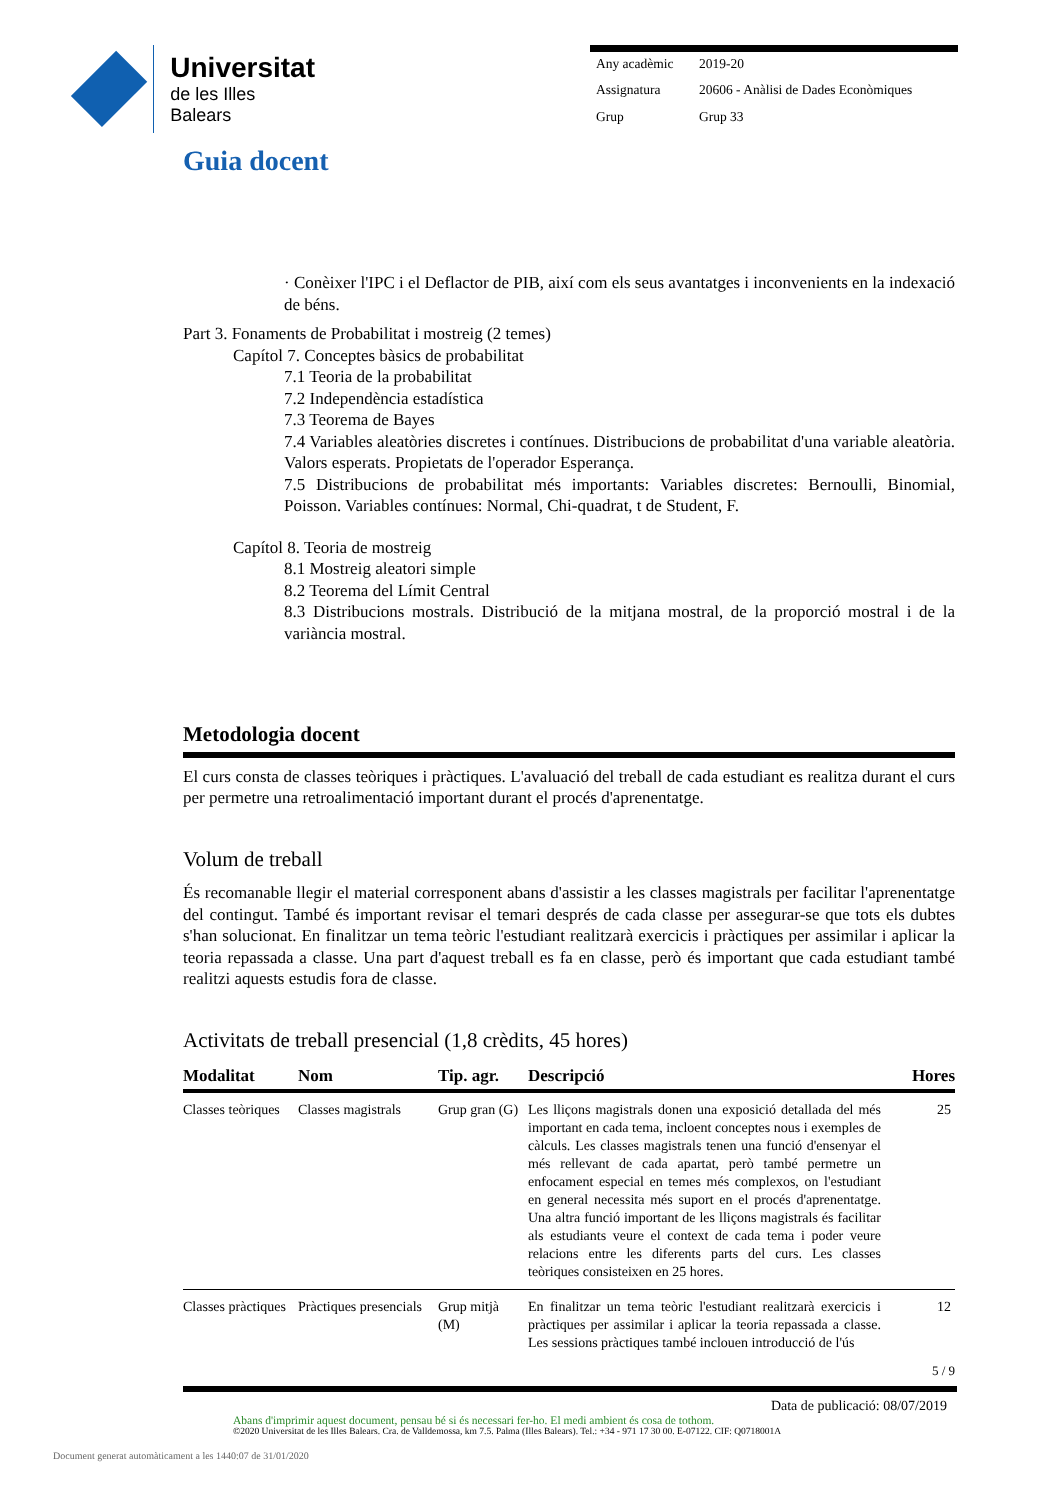Universitat
de les Illes Balears
| Any acadèmic | 2019-20 |
| Assignatura | 20606 - Anàlisi de Dades Econòmiques |
| Grup | Grup 33 |
Guia docent
· Conèixer l'IPC i el Deflactor de PIB, així com els seus avantatges i inconvenients en la indexació de béns.
Part 3. Fonaments de Probabilitat i mostreig (2 temes)
Capítol 7. Conceptes bàsics de probabilitat
7.1 Teoria de la probabilitat
7.2 Independència estadística
7.3 Teorema de Bayes
7.4 Variables aleatòries discretes i contínues. Distribucions de probabilitat d'una variable aleatòria. Valors esperats. Propietats de l'operador Esperança.
7.5 Distribucions de probabilitat més importants: Variables discretes: Bernoulli, Binomial, Poisson. Variables contínues: Normal, Chi-quadrat, t de Student, F.
Capítol 8. Teoria de mostreig
8.1 Mostreig aleatori simple
8.2 Teorema del Límit Central
8.3 Distribucions mostrals. Distribució de la mitjana mostral, de la proporció mostral i de la variància mostral.
Metodologia docent
El curs consta de classes teòriques i pràctiques. L'avaluació del treball de cada estudiant es realitza durant el curs per permetre una retroalimentació important durant el procés d'aprenentatge.
Volum de treball
És recomanable llegir el material corresponent abans d'assistir a les classes magistrals per facilitar l'aprenentatge del contingut. També és important revisar el temari després de cada classe per assegurar-se que tots els dubtes s'han solucionat. En finalitzar un tema teòric l'estudiant realitzarà exercicis i pràctiques per assimilar i aplicar la teoria repassada a classe. Una part d'aquest treball es fa en classe, però és important que cada estudiant també realitzi aquests estudis fora de classe.
Activitats de treball presencial (1,8 crèdits, 45 hores)
| Modalitat | Nom | Tip. agr. | Descripció | Hores |
| --- | --- | --- | --- | --- |
| Classes teòriques | Classes magistrals | Grup gran (G) | Les lliçons magistrals donen una exposició detallada del més important en cada tema, incloent conceptes nous i exemples de càlculs. Les classes magistrals tenen una funció d'ensenyar el més rellevant de cada apartat, però també permetre un enfocament especial en temes més complexos, on l'estudiant en general necessita més suport en el procés d'aprenentatge. Una altra funció important de les lliçons magistrals és facilitar als estudiants veure el context de cada tema i poder veure relacions entre les diferents parts del curs. Les classes teòriques consisteixen en 25 hores. | 25 |
| Classes pràctiques | Pràctiques presencials | Grup mitjà (M) | En finalitzar un tema teòric l'estudiant realitzarà exercicis i pràctiques per assimilar i aplicar la teoria repassada a classe. Les sessions pràctiques també inclouen introducció de l'ús | 12 |
5 / 9
Data de publicació: 08/07/2019
Abans d'imprimir aquest document, pensau bé si és necessari fer-ho. El medi ambient és cosa de tothom.
©2020 Universitat de les Illes Balears. Cra. de Valldemossa, km 7.5. Palma (Illes Balears). Tel.: +34 - 971 17 30 00. E-07122. CIF: Q0718001A
Document generat automàticament a les 1440:07 de 31/01/2020